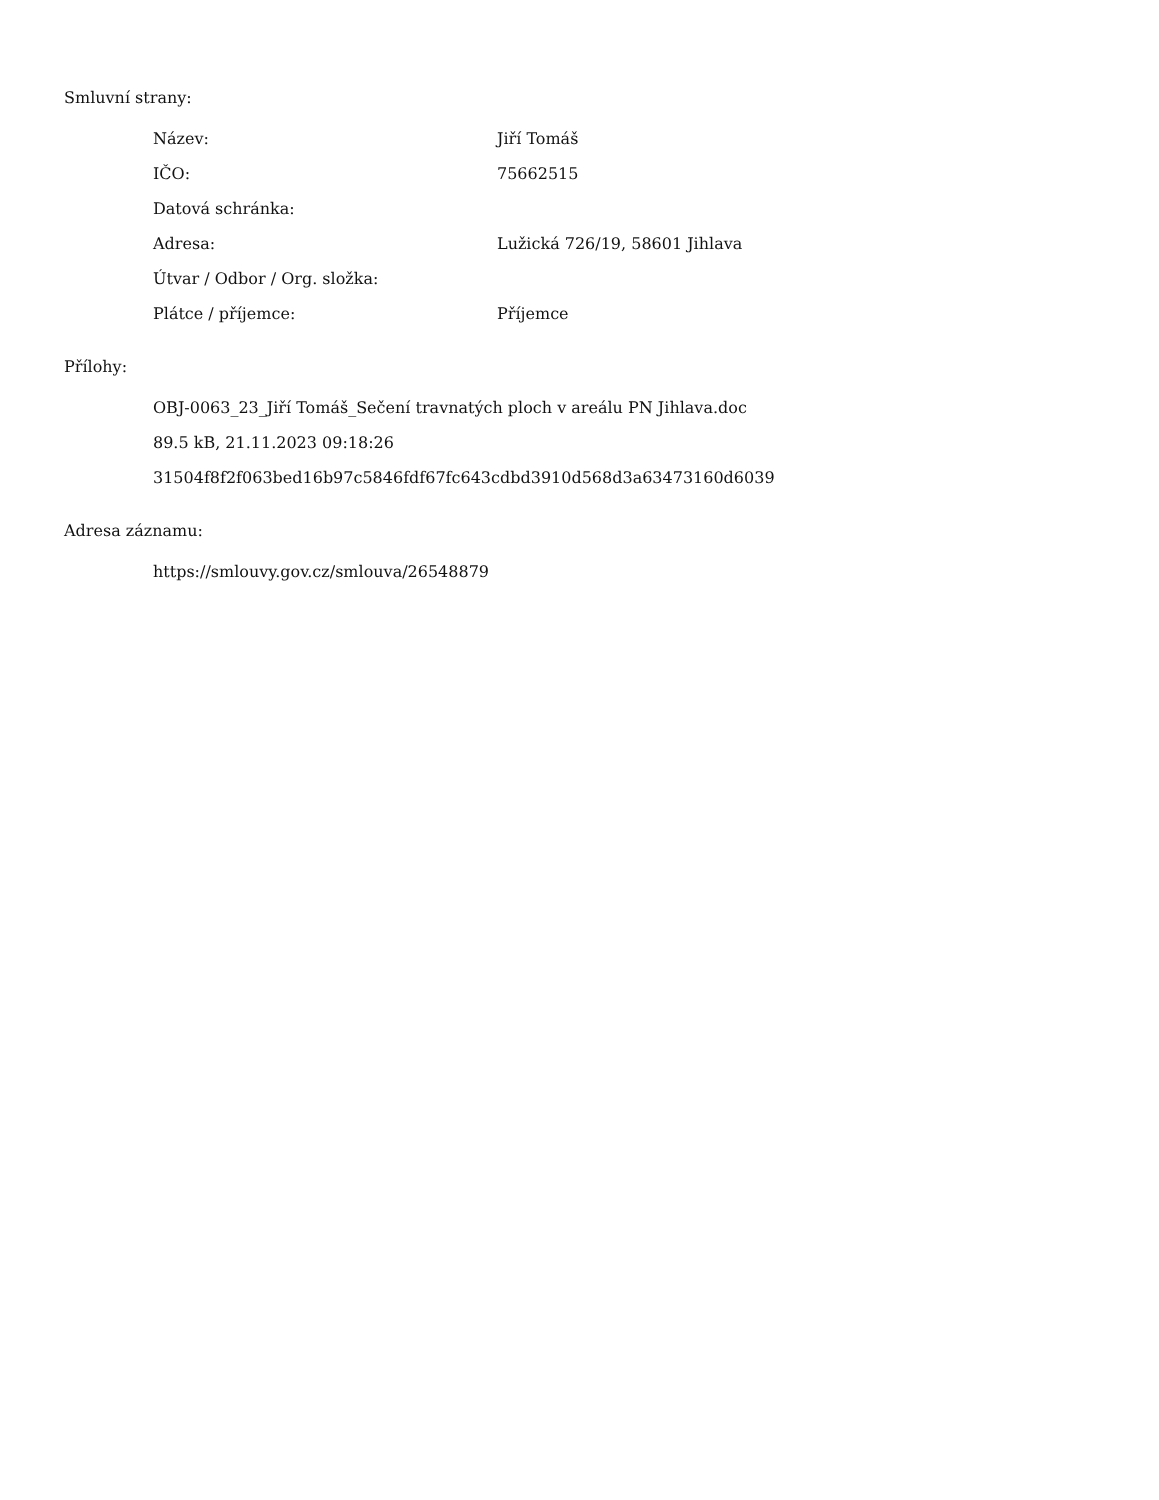Smluvní strany:
| Název: | Jiří Tomáš |
| IČO: | 75662515 |
| Datová schránka: | |
| Adresa: | Lužická 726/19, 58601 Jihlava |
| Útvar / Odbor / Org. složka: | |
| Plátce / příjemce: | Příjemce |
Přílohy:
OBJ-0063_23_Jiří Tomáš_Sečení travnatých ploch v areálu PN Jihlava.doc
89.5 kB, 21.11.2023 09:18:26
31504f8f2f063bed16b97c5846fdf67fc643cdbd3910d568d3a63473160d6039
Adresa záznamu:
https://smlouvy.gov.cz/smlouva/26548879